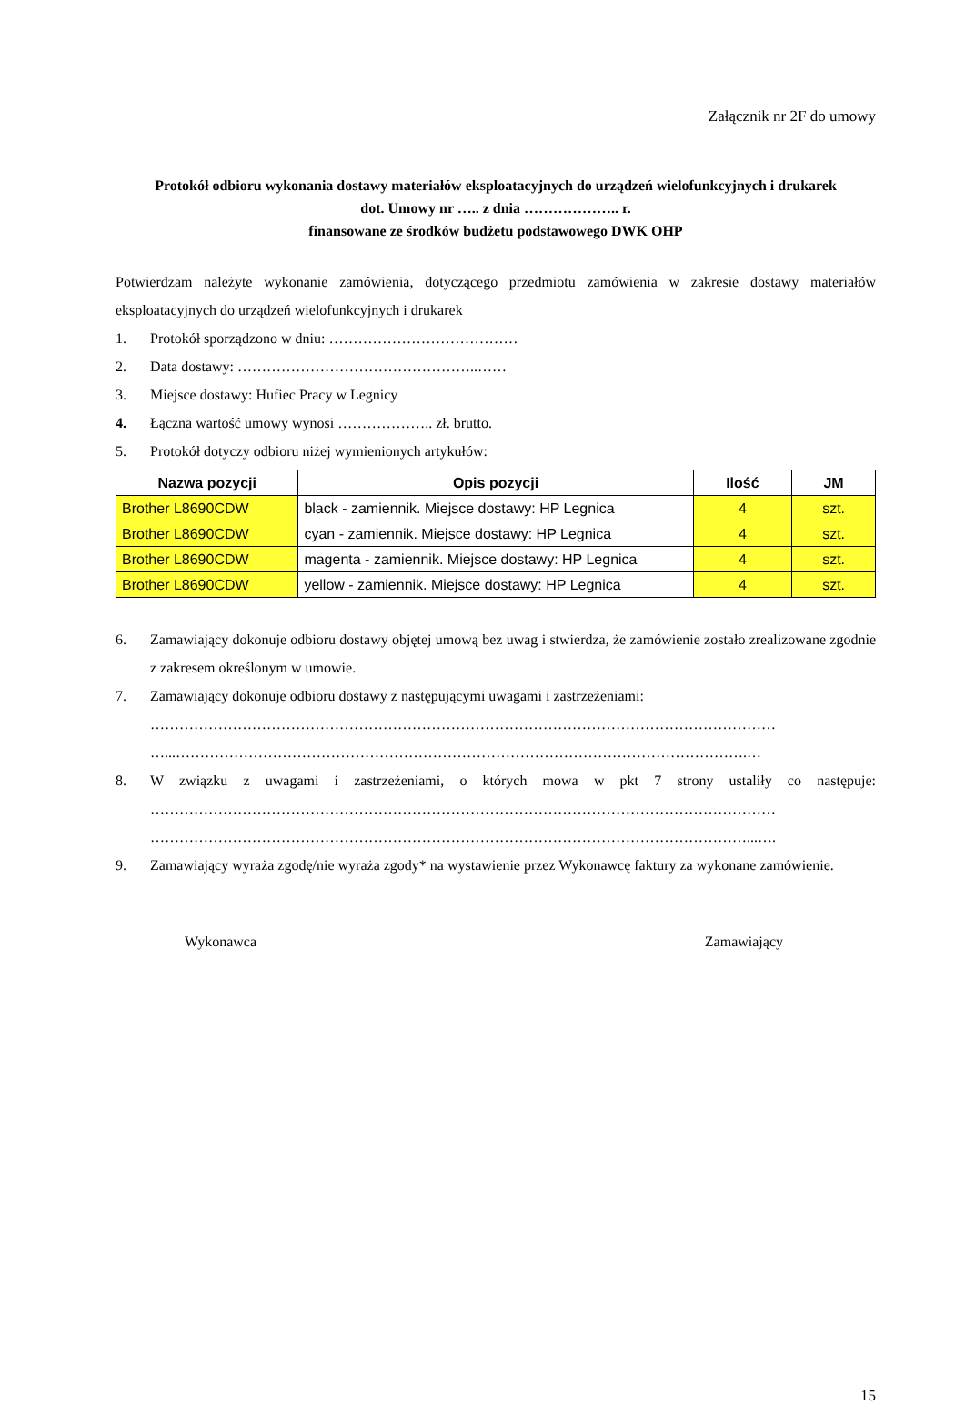Załącznik nr 2F do umowy
Protokół odbioru wykonania dostawy materiałów eksploatacyjnych do urządzeń wielofunkcyjnych i drukarek
dot. Umowy nr ….. z dnia ……………….. r.
finansowane ze środków budżetu podstawowego DWK OHP
Potwierdzam należyte wykonanie zamówienia, dotyczącego przedmiotu zamówienia w zakresie dostawy materiałów eksploatacyjnych do urządzeń wielofunkcyjnych i drukarek
1. Protokół sporządzono w dniu: …………………………………
2. Data dostawy: …………………………………………..……
3. Miejsce dostawy: Hufiec Pracy w Legnicy
4. Łączna wartość umowy wynosi ……………….. zł. brutto.
5. Protokół dotyczy odbioru niżej wymienionych artykułów:
| Nazwa pozycji | Opis pozycji | Ilość | JM |
| --- | --- | --- | --- |
| Brother L8690CDW | black - zamiennik. Miejsce dostawy: HP Legnica | 4 | szt. |
| Brother L8690CDW | cyan - zamiennik. Miejsce dostawy: HP Legnica | 4 | szt. |
| Brother L8690CDW | magenta - zamiennik. Miejsce dostawy: HP Legnica | 4 | szt. |
| Brother L8690CDW | yellow - zamiennik. Miejsce dostawy: HP Legnica | 4 | szt. |
6. Zamawiający dokonuje odbioru dostawy objętej umową bez uwag i stwierdza, że zamówienie zostało zrealizowane zgodnie z zakresem określonym w umowie.
7. Zamawiający dokonuje odbioru dostawy z następującymi uwagami i zastrzeżeniami:
…………………………………………………………………………………………………………………
…...……………………………………………………………………………………………………….…
8. W związku z uwagami i zastrzeżeniami, o których mowa w pkt 7 strony ustaliły co następuje: …………………………………………………………………………………………………………………
……………………………………………………………………………………………………………...….
9. Zamawiający wyraża zgodę/nie wyraża zgody* na wystawienie przez Wykonawcę faktury za wykonane zamówienie.
Wykonawca Zamawiający
15